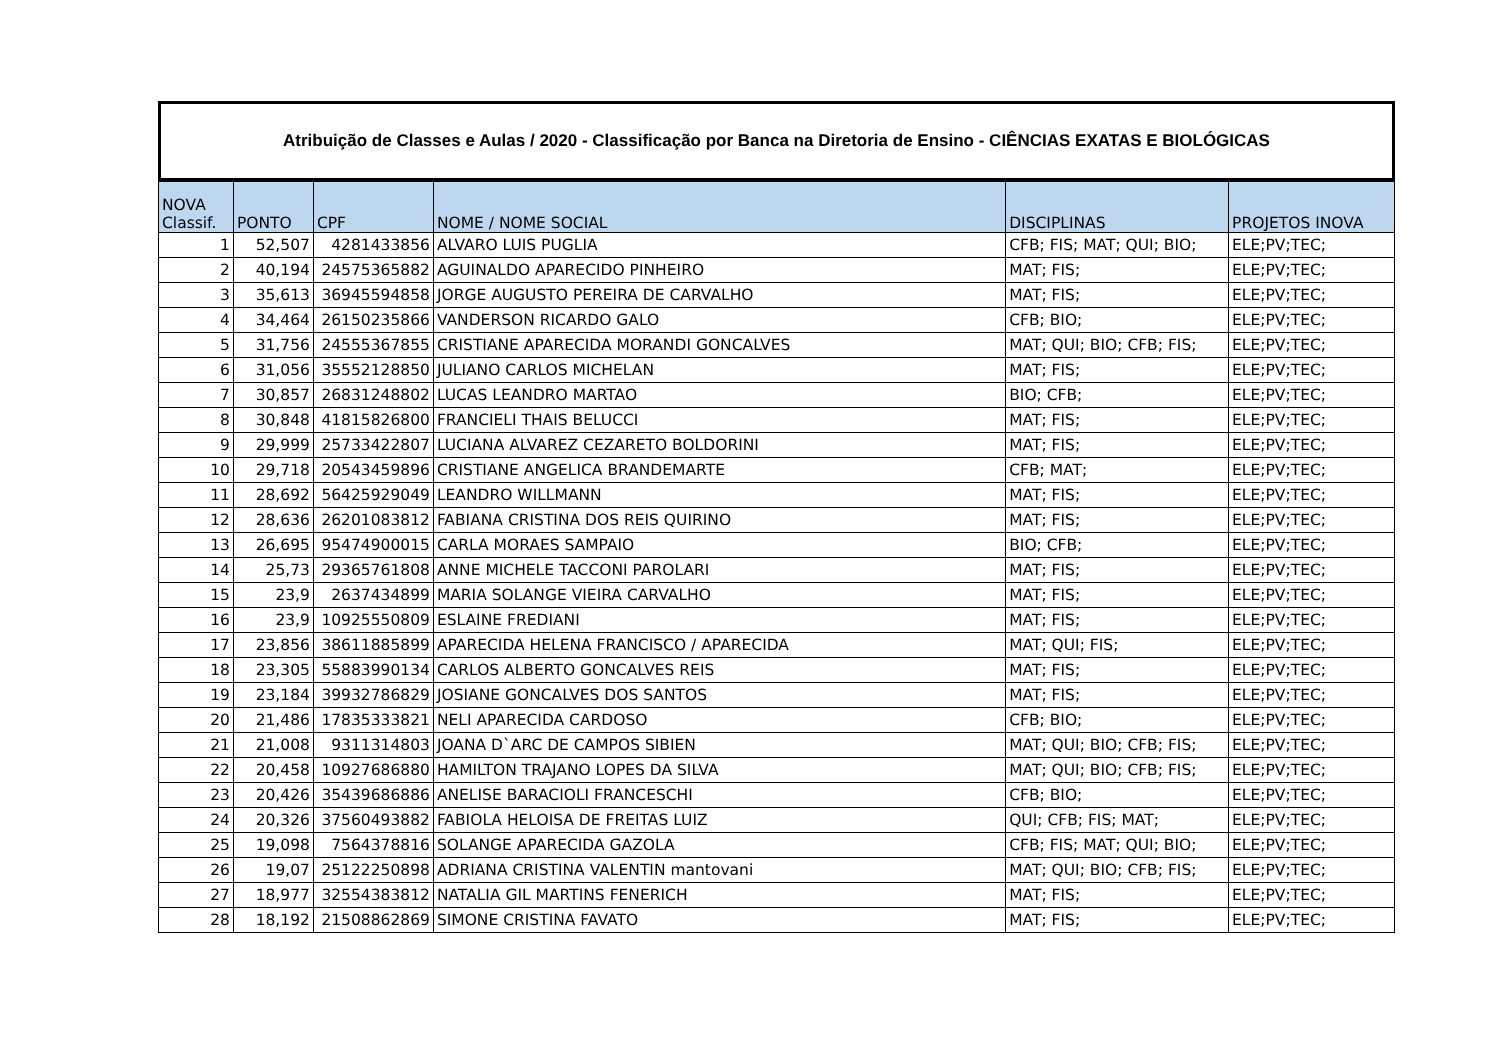Atribuição de Classes e Aulas / 2020 - Classificação por Banca na Diretoria de Ensino - CIÊNCIAS EXATAS E BIOLÓGICAS
| NOVA Classif. | PONTO | CPF | NOME / NOME SOCIAL | DISCIPLINAS | PROJETOS INOVA |
| --- | --- | --- | --- | --- | --- |
| 1 | 52,507 | 4281433856 | ALVARO LUIS PUGLIA | CFB; FIS; MAT; QUI; BIO; | ELE;PV;TEC; |
| 2 | 40,194 | 24575365882 | AGUINALDO APARECIDO PINHEIRO | MAT; FIS; | ELE;PV;TEC; |
| 3 | 35,613 | 36945594858 | JORGE AUGUSTO PEREIRA DE CARVALHO | MAT; FIS; | ELE;PV;TEC; |
| 4 | 34,464 | 26150235866 | VANDERSON RICARDO GALO | CFB; BIO; | ELE;PV;TEC; |
| 5 | 31,756 | 24555367855 | CRISTIANE APARECIDA MORANDI GONCALVES | MAT; QUI; BIO; CFB; FIS; | ELE;PV;TEC; |
| 6 | 31,056 | 35552128850 | JULIANO CARLOS MICHELAN | MAT; FIS; | ELE;PV;TEC; |
| 7 | 30,857 | 26831248802 | LUCAS LEANDRO MARTAO | BIO; CFB; | ELE;PV;TEC; |
| 8 | 30,848 | 41815826800 | FRANCIELI THAIS BELUCCI | MAT; FIS; | ELE;PV;TEC; |
| 9 | 29,999 | 25733422807 | LUCIANA ALVAREZ CEZARETO BOLDORINI | MAT; FIS; | ELE;PV;TEC; |
| 10 | 29,718 | 20543459896 | CRISTIANE ANGELICA BRANDEMARTE | CFB; MAT; | ELE;PV;TEC; |
| 11 | 28,692 | 56425929049 | LEANDRO WILLMANN | MAT; FIS; | ELE;PV;TEC; |
| 12 | 28,636 | 26201083812 | FABIANA CRISTINA DOS REIS QUIRINO | MAT; FIS; | ELE;PV;TEC; |
| 13 | 26,695 | 95474900015 | CARLA MORAES SAMPAIO | BIO; CFB; | ELE;PV;TEC; |
| 14 | 25,73 | 29365761808 | ANNE MICHELE TACCONI PAROLARI | MAT; FIS; | ELE;PV;TEC; |
| 15 | 23,9 | 2637434899 | MARIA SOLANGE VIEIRA CARVALHO | MAT; FIS; | ELE;PV;TEC; |
| 16 | 23,9 | 10925550809 | ESLAINE FREDIANI | MAT; FIS; | ELE;PV;TEC; |
| 17 | 23,856 | 38611885899 | APARECIDA HELENA FRANCISCO / APARECIDA | MAT; QUI; FIS; | ELE;PV;TEC; |
| 18 | 23,305 | 55883990134 | CARLOS ALBERTO GONCALVES REIS | MAT; FIS; | ELE;PV;TEC; |
| 19 | 23,184 | 39932786829 | JOSIANE GONCALVES DOS SANTOS | MAT; FIS; | ELE;PV;TEC; |
| 20 | 21,486 | 17835333821 | NELI APARECIDA CARDOSO | CFB; BIO; | ELE;PV;TEC; |
| 21 | 21,008 | 9311314803 | JOANA D`ARC DE CAMPOS SIBIEN | MAT; QUI; BIO; CFB; FIS; | ELE;PV;TEC; |
| 22 | 20,458 | 10927686880 | HAMILTON TRAJANO LOPES DA SILVA | MAT; QUI; BIO; CFB; FIS; | ELE;PV;TEC; |
| 23 | 20,426 | 35439686886 | ANELISE BARACIOLI FRANCESCHI | CFB; BIO; | ELE;PV;TEC; |
| 24 | 20,326 | 37560493882 | FABIOLA HELOISA DE FREITAS LUIZ | QUI; CFB; FIS; MAT; | ELE;PV;TEC; |
| 25 | 19,098 | 7564378816 | SOLANGE APARECIDA GAZOLA | CFB; FIS; MAT; QUI; BIO; | ELE;PV;TEC; |
| 26 | 19,07 | 25122250898 | ADRIANA CRISTINA VALENTIN mantovani | MAT; QUI; BIO; CFB; FIS; | ELE;PV;TEC; |
| 27 | 18,977 | 32554383812 | NATALIA GIL MARTINS FENERICH | MAT; FIS; | ELE;PV;TEC; |
| 28 | 18,192 | 21508862869 | SIMONE CRISTINA FAVATO | MAT; FIS; | ELE;PV;TEC; |